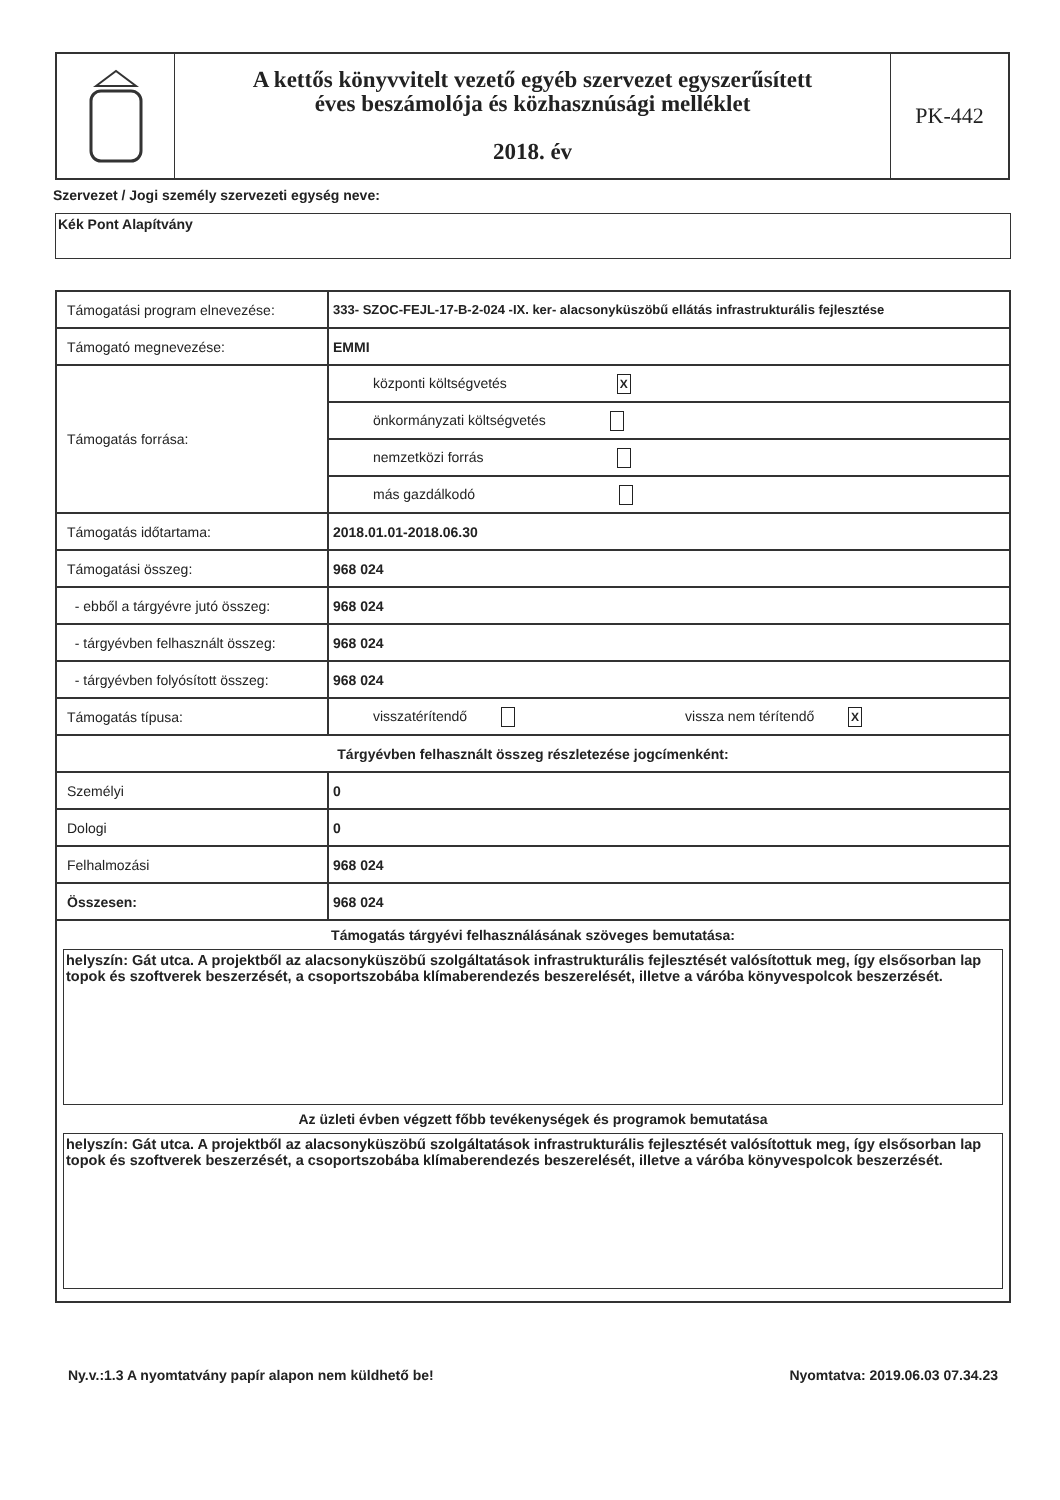A kettős könyvvitelt vezető egyéb szervezet egyszerűsített
éves beszámolója és közhasznúsági melléklet
2018. év
PK-442
Szervezet / Jogi személy szervezeti egység neve:
Kék Pont Alapítvány
| Támogatási program elnevezése: | 333- SZOC-FEJL-17-B-2-024 -IX. ker- alacsonyküszöbű ellátás infrastrukturális fejlesztése |
| Támogató megnevezése: | EMMI |
| Támogatás forrása: | központi költségvetés X |
| | önkormányzati költségvetés |
| | nemzetközi forrás |
| | más gazdálkodó |
| Támogatás időtartama: | 2018.01.01-2018.06.30 |
| Támogatási összeg: | 968 024 |
| - ebből a tárgyévre jutó összeg: | 968 024 |
| - tárgyévben felhasznált összeg: | 968 024 |
| - tárgyévben folyósított összeg: | 968 024 |
| Támogatás típusa: | visszatérítendő vissza nem térítendő X |
| Tárgyévben felhasznált összeg részletezése jogcímenként: | |
| Személyi | 0 |
| Dologi | 0 |
| Felhalmozási | 968 024 |
| Összesen: | 968 024 |
| Támogatás tárgyévi felhasználásának szöveges bemutatása: helyszín: Gát utca. A projektből az alacsonyküszöbű szolgáltatások infrastrukturális fejlesztését valósítottuk meg, így elsősorban lap topok és szoftverek beszerzését, a csoportszobába klímaberendezés beszerelését, illetve a váróba könyvespolcok beszerzését. Az üzleti évben végzett főbb tevékenységek és programok bemutatása helyszín: Gát utca. A projektből az alacsonyküszöbű szolgáltatások infrastrukturális fejlesztését valósítottuk meg, így elsősorban lap topok és szoftverek beszerzését, a csoportszobába klímaberendezés beszerelését, illetve a váróba könyvespolcok beszerzését. | |
Ny.v.:1.3 A nyomtatvány papír alapon nem küldhető be! Nyomtatva: 2019.06.03 07.34.23